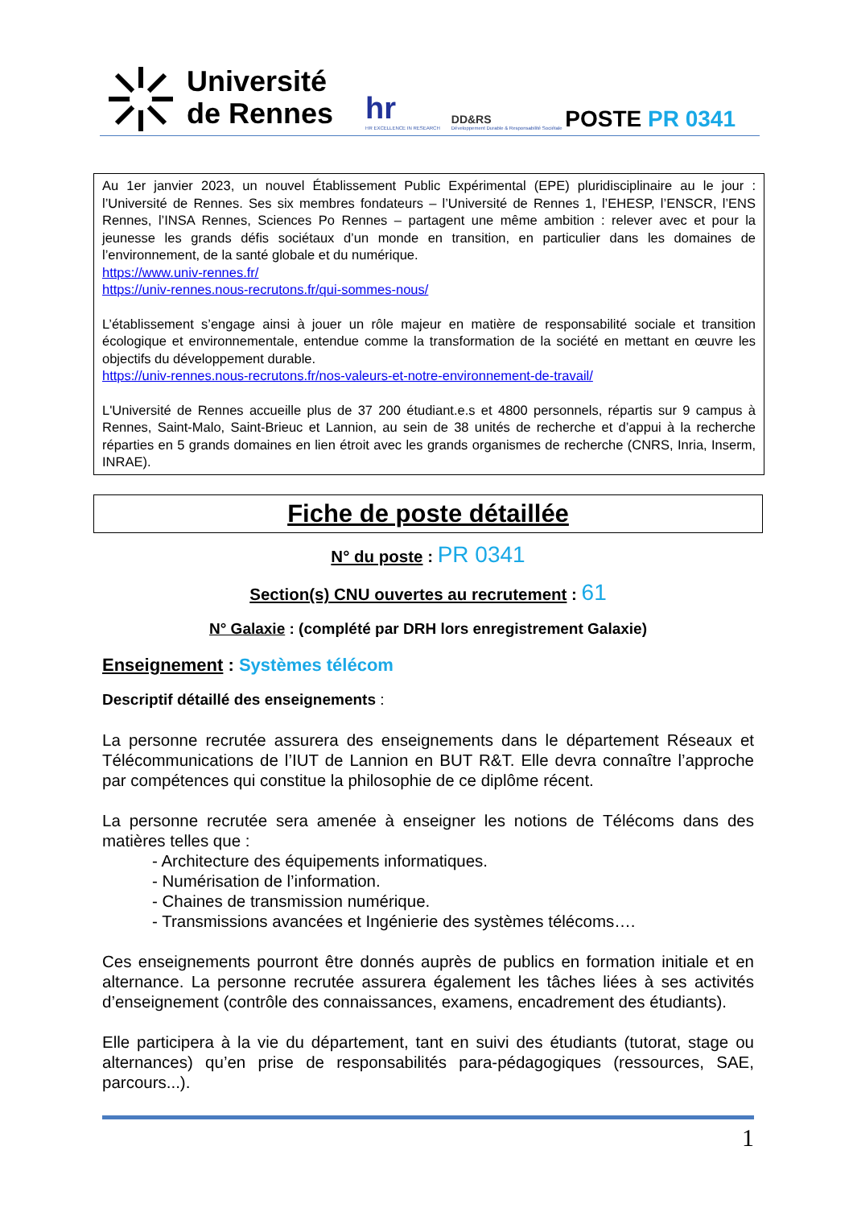Université
de Rennes
hr
HR EXCELLENCE IN RESEARCH
DD&RS
Développement Durable & Responsabilité Sociétale
POSTE PR 0341
Au 1er janvier 2023, un nouvel Établissement Public Expérimental (EPE) pluridisciplinaire au le jour : l’Université de Rennes. Ses six membres fondateurs – l’Université de Rennes 1, l’EHESP, l’ENSCR, l’ENS Rennes, l’INSA Rennes, Sciences Po Rennes – partagent une même ambition : relever avec et pour la jeunesse les grands défis sociétaux d’un monde en transition, en particulier dans les domaines de l’environnement, de la santé globale et du numérique.
https://www.univ-rennes.fr/
https://univ-rennes.nous-recrutons.fr/qui-sommes-nous/
L’établissement s’engage ainsi à jouer un rôle majeur en matière de responsabilité sociale et transition écologique et environnementale, entendue comme la transformation de la société en mettant en œuvre les objectifs du développement durable.
https://univ-rennes.nous-recrutons.fr/nos-valeurs-et-notre-environnement-de-travail/
L'Université de Rennes accueille plus de 37 200 étudiant.e.s et 4800 personnels, répartis sur 9 campus à Rennes, Saint-Malo, Saint-Brieuc et Lannion, au sein de 38 unités de recherche et d’appui à la recherche réparties en 5 grands domaines en lien étroit avec les grands organismes de recherche (CNRS, Inria, Inserm, INRAE).
Fiche de poste détaillée
N° du poste : PR 0341
Section(s) CNU ouvertes au recrutement : 61
N° Galaxie : (complété par DRH lors enregistrement Galaxie)
Enseignement : Systèmes télécom
Descriptif détaillé des enseignements :
La personne recrutée assurera des enseignements dans le département Réseaux et Télécommunications de l’IUT de Lannion en BUT R&T. Elle devra connaître l’approche par compétences qui constitue la philosophie de ce diplôme récent.
La personne recrutée sera amenée à enseigner les notions de Télécoms dans des matières telles que :
- Architecture des équipements informatiques.
- Numérisation de l’information.
- Chaines de transmission numérique.
- Transmissions avancées et Ingénierie des systèmes télécoms….
Ces enseignements pourront être donnés auprès de publics en formation initiale et en alternance. La personne recrutée assurera également les tâches liées à ses activités d’enseignement (contrôle des connaissances, examens, encadrement des étudiants).
Elle participera à la vie du département, tant en suivi des étudiants (tutorat, stage ou alternances) qu’en prise de responsabilités para-pédagogiques (ressources, SAE, parcours...).
1